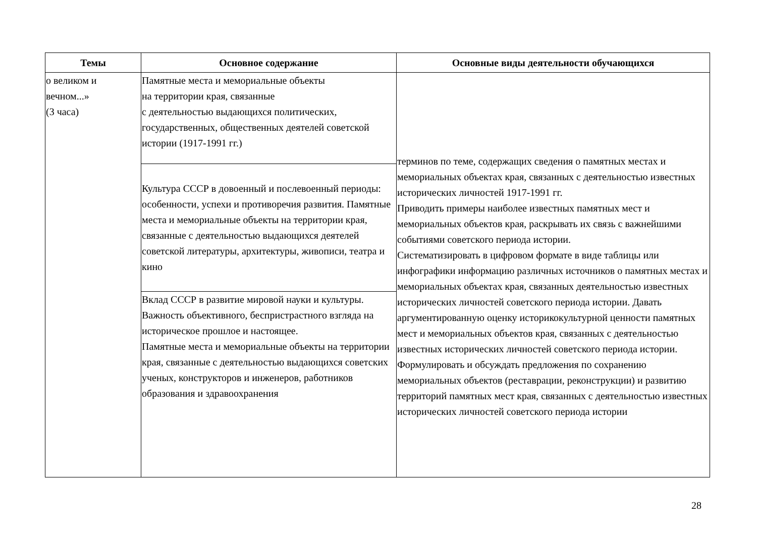| Темы | Основное содержание | Основные виды деятельности обучающихся |
| --- | --- | --- |
| о великом и вечном...» (3 часа) | Памятные места и мемориальные объекты на территории края, связанные с деятельностью выдающихся политических, государственных, общественных деятелей советской истории (1917-1991 гг.) | терминов по теме, содержащих сведения о памятных местах и мемориальных объектах края, связанных с деятельностью известных исторических личностей 1917-1991 гг. Приводить примеры наиболее известных памятных мест и мемориальных объектов края, раскрывать их связь с важнейшими событиями советского периода истории. Систематизировать в цифровом формате в виде таблицы или инфографики информацию различных источников о памятных местах и мемориальных объектах края, связанных деятельностью известных исторических личностей советского периода истории. Давать аргументированную оценку историкокультурной ценности памятных мест и мемориальных объектов края, связанных с деятельностью известных исторических личностей советского периода истории. Формулировать и обсуждать предложения по сохранению мемориальных объектов (реставрации, реконструкции) и развитию территорий памятных мест края, связанных с деятельностью известных исторических личностей советского периода истории |
| | Культура СССР в довоенный и послевоенный периоды: особенности, успехи и противоречия развития. Памятные места и мемориальные объекты на территории края, связанные с деятельностью выдающихся деятелей советской литературы, архитектуры, живописи, театра и кино | |
| | Вклад СССР в развитие мировой науки и культуры. Важность объективного, беспристрастного взгляда на историческое прошлое и настоящее. Памятные места и мемориальные объекты на территории края, связанные с деятельностью выдающихся советских ученых, конструкторов и инженеров, работников образования и здравоохранения | |
28